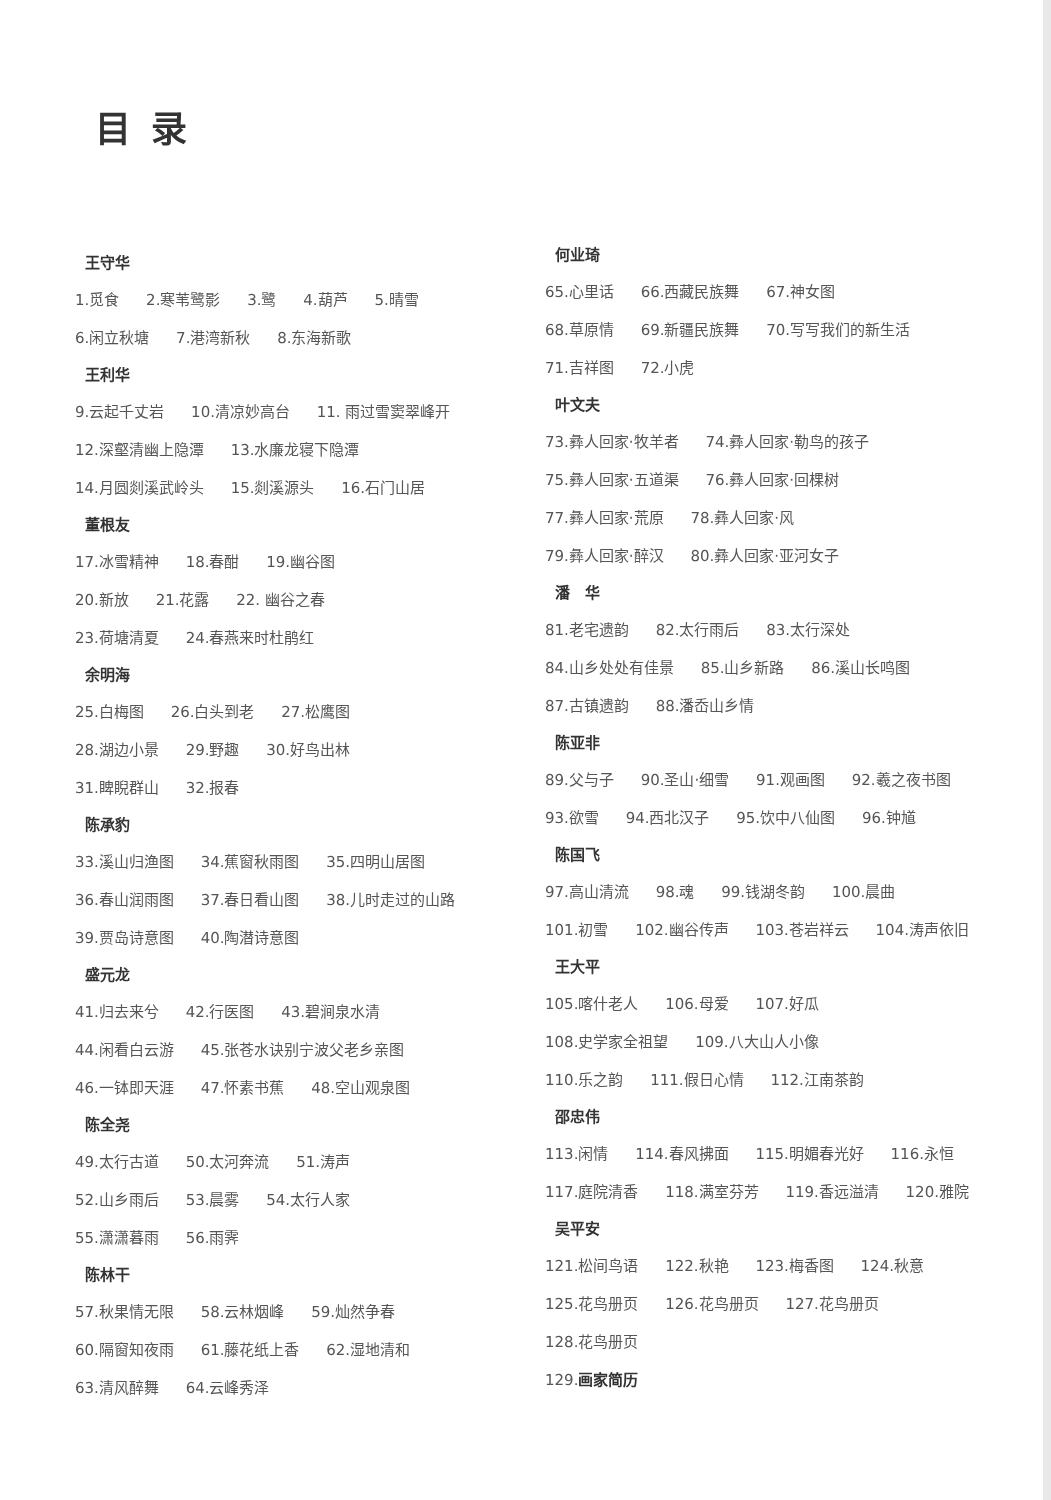目录
王守华
1.觅食 2.寒苇鹭影 3.鹭 4.葫芦 5.晴雪
6.闲立秋塘 7.港湾新秋 8.东海新歌
王利华
9.云起千丈岩 10.清凉妙高台 11. 雨过雪窦翠峰开
12.深壑清幽上隐潭 13.水廉龙寝下隐潭
14.月圆剡溪武岭头 15.剡溪源头 16.石门山居
董根友
17.冰雪精神 18.春酣 19.幽谷图
20.新放 21.花露 22. 幽谷之春
23.荷塘清夏 24.春燕来时杜鹃红
余明海
25.白梅图 26.白头到老 27.松鹰图
28.湖边小景 29.野趣 30.好鸟出林
31.睥睨群山 32.报春
陈承豹
33.溪山归渔图 34.蕉窗秋雨图 35.四明山居图
36.春山润雨图 37.春日看山图 38.儿时走过的山路
39.贾岛诗意图 40.陶潜诗意图
盛元龙
41.归去来兮 42.行医图 43.碧涧泉水清
44.闲看白云游 45.张苍水诀别宁波父老乡亲图
46.一钵即天涯 47.怀素书蕉 48.空山观泉图
陈全尧
49.太行古道 50.太河奔流 51.涛声
52.山乡雨后 53.晨雾 54.太行人家
55.潇潇暮雨 56.雨霁
陈林干
57.秋果情无限 58.云林烟峰 59.灿然争春
60.隔窗知夜雨 61.藤花纸上香 62.湿地清和
63.清风醉舞 64.云峰秀泽
何业琦
65.心里话 66.西藏民族舞 67.神女图
68.草原情 69.新疆民族舞 70.写写我们的新生活
71.吉祥图 72.小虎
叶文夫
73.彝人回家·牧羊者 74.彝人回家·勒鸟的孩子
75.彝人回家·五道渠 76.彝人回家·回棵树
77.彝人回家·荒原 78.彝人回家·风
79.彝人回家·醉汉 80.彝人回家·亚河女子
潘　华
81.老宅遗韵 82.太行雨后 83.太行深处
84.山乡处处有佳景 85.山乡新路 86.溪山长鸣图
87.古镇遗韵 88.潘岙山乡情
陈亚非
89.父与子 90.圣山·细雪 91.观画图 92.羲之夜书图
93.欲雪 94.西北汉子 95.饮中八仙图 96.钟馗
陈国飞
97.高山清流 98.魂 99.钱湖冬韵 100.晨曲
101.初雪 102.幽谷传声 103.苍岩祥云 104.涛声依旧
王大平
105.喀什老人 106.母爱 107.好瓜
108.史学家全祖望 109.八大山人小像
110.乐之韵 111.假日心情 112.江南茶韵
邵忠伟
113.闲情 114.春风拂面 115.明媚春光好 116.永恒
117.庭院清香 118.满室芬芳 119.香远溢清 120.雅院
吴平安
121.松间鸟语 122.秋艳 123.梅香图 124.秋意
125.花鸟册页 126.花鸟册页 127.花鸟册页
128.花鸟册页
129.画家简历